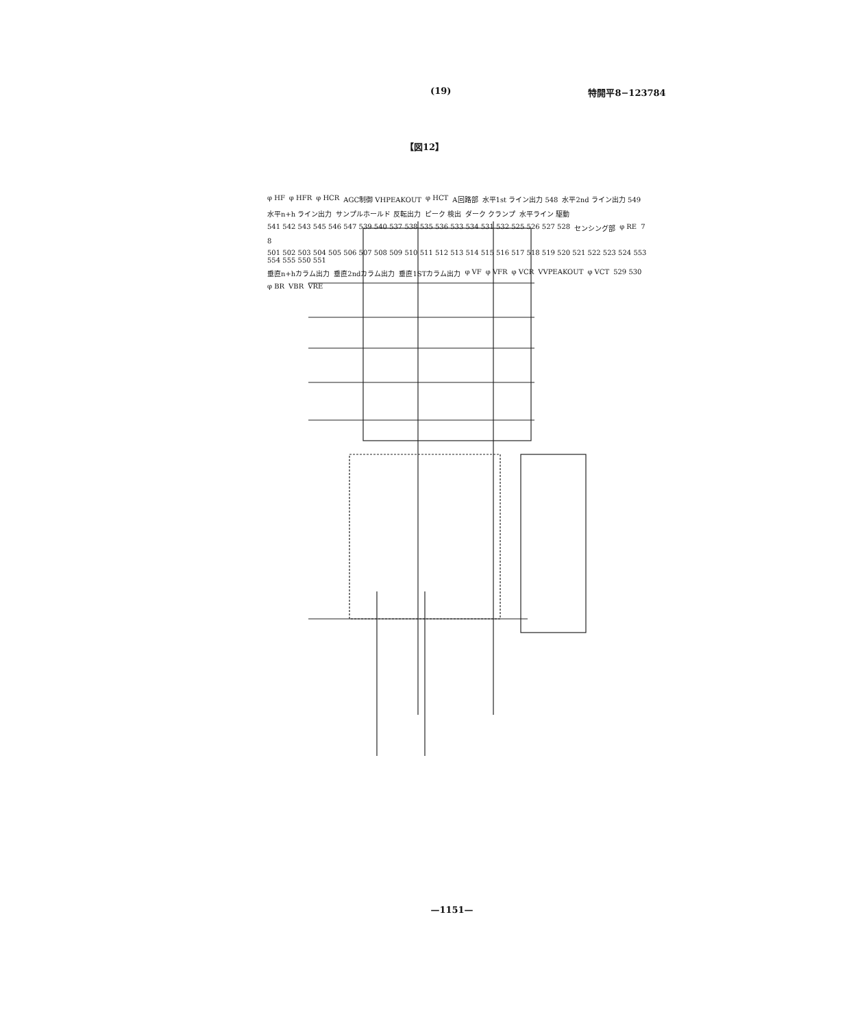(19) 特開平8−123784
【図12】
φ HF φ HFR φ HCR AGC制御 VHPEAKOUT φ HCT A回路部 水平1st ライン出力 548 水平2nd ライン出力 549 水平n+h ライン出力 サンプルホールド 反転出力 ピーク 検出 ダーク クランプ 水平ライン 駆動 541 542 543 545 546 547 539 540 537 538 535 536 533 534 531 532 525 526 527 528 センシング部 φ RE 7 8 501 502 503 504 505 506 507 508 509 510 511 512 513 514 515 516 517 518 519 520 521 522 523 524 553 554 555 550 551 垂直n+hカラム出力 垂直2ndカラム出力 垂直1STカラム出力 φ VF φ VFR φ VCR VVPEAKOUT φ VCT 529 530 φ BR VBR VRE
—1151—